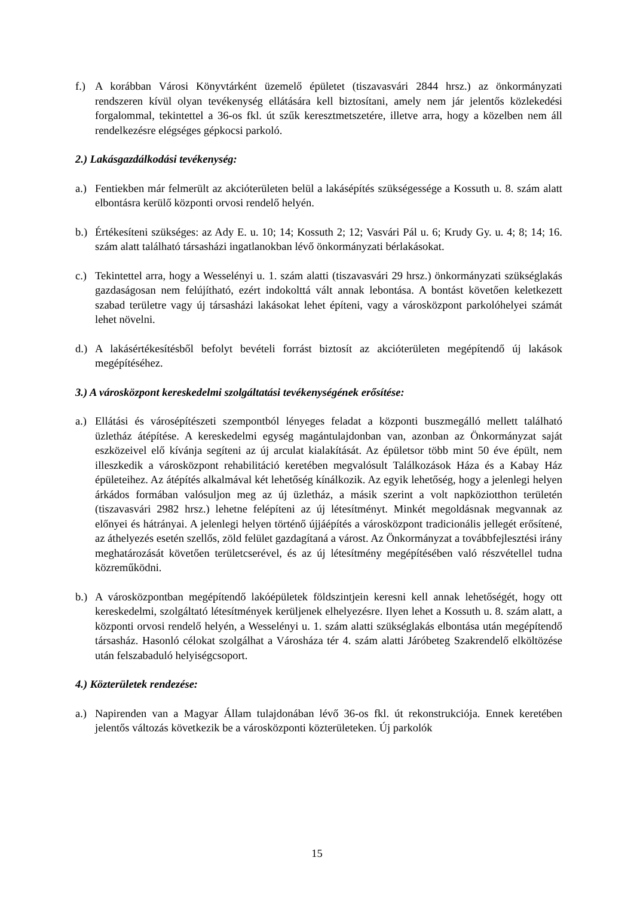f.) A korábban Városi Könyvtárként üzemelő épületet (tiszavasvári 2844 hrsz.) az önkormányzati rendszeren kívül olyan tevékenység ellátására kell biztosítani, amely nem jár jelentős közlekedési forgalommal, tekintettel a 36-os fkl. út szűk keresztmetszetére, illetve arra, hogy a közelben nem áll rendelkezésre elégséges gépkocsi parkoló.
2.) Lakásgazdálkodási tevékenység:
a.) Fentiekben már felmerült az akcióterületen belül a lakásépítés szükségessége a Kossuth u. 8. szám alatt elbontásra kerülő központi orvosi rendelő helyén.
b.) Értékesíteni szükséges: az Ady E. u. 10; 14; Kossuth 2; 12; Vasvári Pál u. 6; Krudy Gy. u. 4; 8; 14; 16. szám alatt található társasházi ingatlanokban lévő önkormányzati bérlakásokat.
c.) Tekintettel arra, hogy a Wesselényi u. 1. szám alatti (tiszavasvári 29 hrsz.) önkormányzati szükséglakás gazdaságosan nem felújítható, ezért indokolttá vált annak lebontása. A bontást követően keletkezett szabad területre vagy új társasházi lakásokat lehet építeni, vagy a városközpont parkolóhelyei számát lehet növelni.
d.) A lakásértékesítésből befolyt bevételi forrást biztosít az akcióterületen megépítendő új lakások megépítéséhez.
3.) A városközpont kereskedelmi szolgáltatási tevékenységének erősítése:
a.) Ellátási és városépítészeti szempontból lényeges feladat a központi buszmegálló mellett található üzletház átépítése. A kereskedelmi egység magántulajdonban van, azonban az Önkormányzat saját eszközeivel elő kívánja segíteni az új arculat kialakítását. Az épületsor több mint 50 éve épült, nem illeszkedik a városközpont rehabilitáció keretében megvalósult Találkozások Háza és a Kabay Ház épületeihez. Az átépítés alkalmával két lehetőség kínálkozik. Az egyik lehetőség, hogy a jelenlegi helyen árkádos formában valósuljon meg az új üzletház, a másik szerint a volt napköziotthon területén (tiszavasvári 2982 hrsz.) lehetne felépíteni az új létesítményt. Minkét megoldásnak megvannak az előnyei és hátrányai. A jelenlegi helyen történő újjáépítés a városközpont tradicionális jellegét erősítené, az áthelyezés esetén szellős, zöld felület gazdagítaná a várost. Az Önkormányzat a továbbfejlesztési irány meghatározását követően területcserével, és az új létesítmény megépítésében való részvétellel tudna közreműködni.
b.) A városközpontban megépítendő lakóépületek földszintjein keresni kell annak lehetőségét, hogy ott kereskedelmi, szolgáltató létesítmények kerüljenek elhelyezésre. Ilyen lehet a Kossuth u. 8. szám alatt, a központi orvosi rendelő helyén, a Wesselényi u. 1. szám alatti szükséglakás elbontása után megépítendő társasház. Hasonló célokat szolgálhat a Városháza tér 4. szám alatti Járóbeteg Szakrendelő elköltözése után felszabaduló helyiségcsoport.
4.) Közterületek rendezése:
a.) Napirenden van a Magyar Állam tulajdonában lévő 36-os fkl. út rekonstrukciója. Ennek keretében jelentős változás következik be a városközponti közterületeken. Új parkolók
15